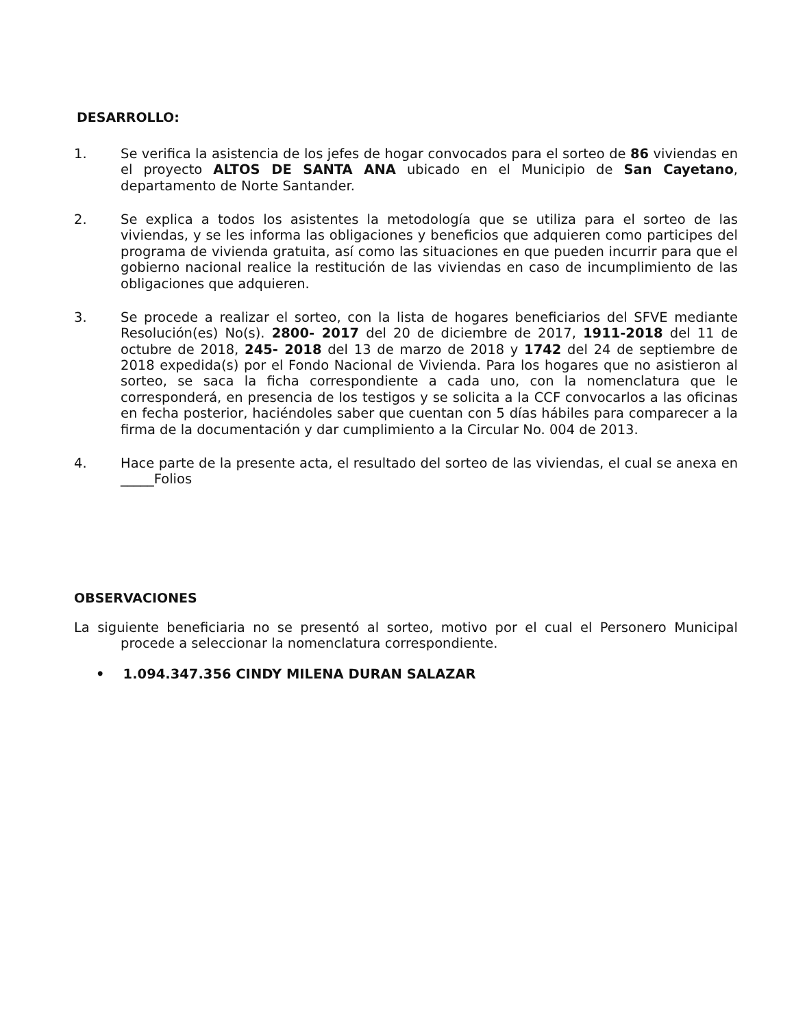DESARROLLO:
1. Se verifica la asistencia de los jefes de hogar convocados para el sorteo de 86 viviendas en el proyecto ALTOS DE SANTA ANA ubicado en el Municipio de San Cayetano, departamento de Norte Santander.
2. Se explica a todos los asistentes la metodología que se utiliza para el sorteo de las viviendas, y se les informa las obligaciones y beneficios que adquieren como participes del programa de vivienda gratuita, así como las situaciones en que pueden incurrir para que el gobierno nacional realice la restitución de las viviendas en caso de incumplimiento de las obligaciones que adquieren.
3. Se procede a realizar el sorteo, con la lista de hogares beneficiarios del SFVE mediante Resolución(es) No(s). 2800- 2017 del 20 de diciembre de 2017, 1911-2018 del 11 de octubre de 2018, 245- 2018 del 13 de marzo de 2018 y 1742 del 24 de septiembre de 2018 expedida(s) por el Fondo Nacional de Vivienda. Para los hogares que no asistieron al sorteo, se saca la ficha correspondiente a cada uno, con la nomenclatura que le corresponderá, en presencia de los testigos y se solicita a la CCF convocarlos a las oficinas en fecha posterior, haciéndoles saber que cuentan con 5 días hábiles para comparecer a la firma de la documentación y dar cumplimiento a la Circular No. 004 de 2013.
4. Hace parte de la presente acta, el resultado del sorteo de las viviendas, el cual se anexa en _____Folios
OBSERVACIONES
La siguiente beneficiaria no se presentó al sorteo, motivo por el cual el Personero Municipal procede a seleccionar la nomenclatura correspondiente.
• 1.094.347.356 CINDY MILENA DURAN SALAZAR